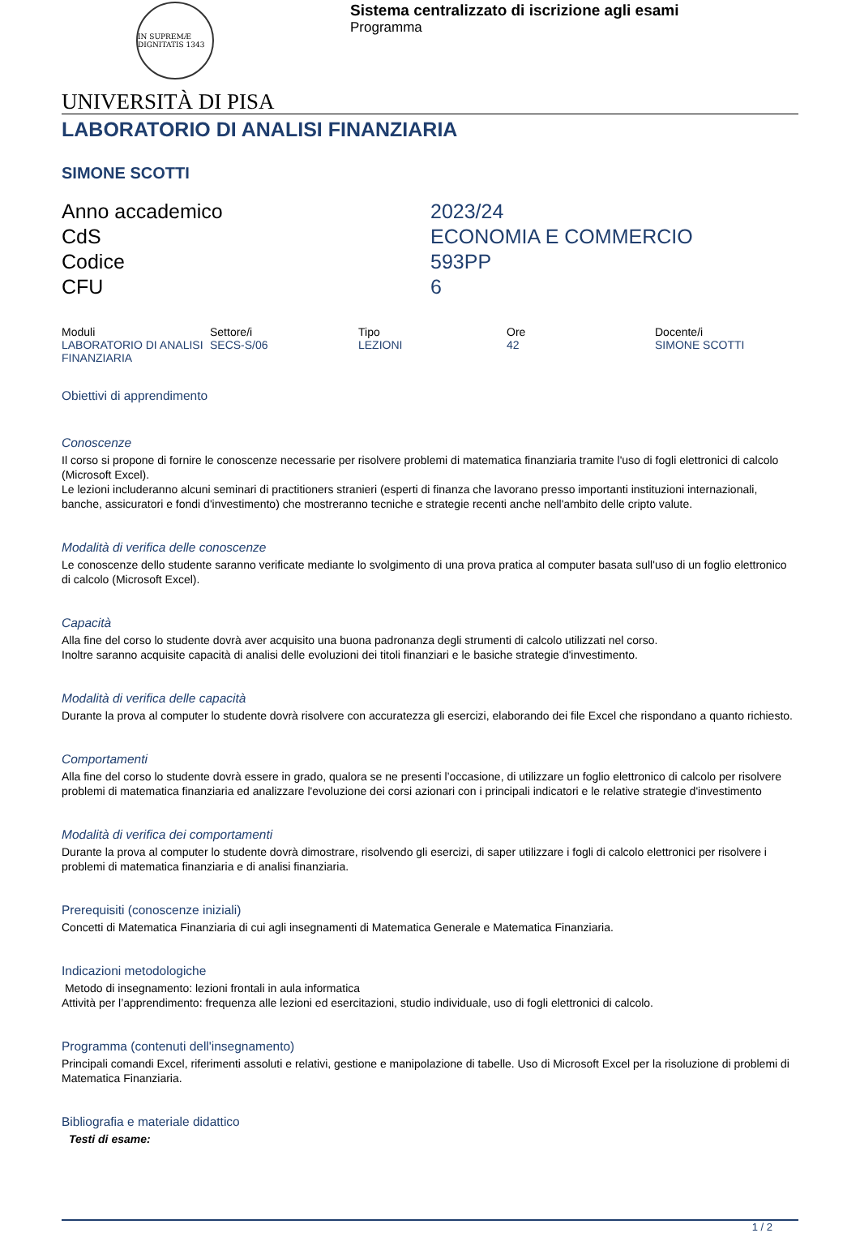IN SUPREMÆ DIGNITATIS 1343
Sistema centralizzato di iscrizione agli esami
Programma
UNIVERSITÀ DI PISA
LABORATORIO DI ANALISI FINANZIARIA
SIMONE SCOTTI
Anno accademico
2023/24
CdS
ECONOMIA E COMMERCIO
Codice
593PP
CFU
6
| Moduli | Settore/i | Tipo | Ore | Docente/i |
| --- | --- | --- | --- | --- |
| LABORATORIO DI ANALISI FINANZIARIA | SECS-S/06 | LEZIONI | 42 | SIMONE SCOTTI |
Obiettivi di apprendimento
Conoscenze
Il corso si propone di fornire le conoscenze necessarie per risolvere problemi di matematica finanziaria tramite l'uso di fogli elettronici di calcolo (Microsoft Excel).
Le lezioni includeranno alcuni seminari di practitioners stranieri (esperti di finanza che lavorano presso importanti instituzioni internazionali, banche, assicuratori e fondi d'investimento) che mostreranno tecniche e strategie recenti anche nell'ambito delle cripto valute.
Modalità di verifica delle conoscenze
Le conoscenze dello studente saranno verificate mediante lo svolgimento di una prova pratica al computer basata sull'uso di un foglio elettronico di calcolo (Microsoft Excel).
Capacità
Alla fine del corso lo studente dovrà aver acquisito una buona padronanza degli strumenti di calcolo utilizzati nel corso.
Inoltre saranno acquisite capacità di analisi delle evoluzioni dei titoli finanziari e le basiche strategie d'investimento.
Modalità di verifica delle capacità
Durante la prova al computer lo studente dovrà risolvere con accuratezza gli esercizi, elaborando dei file Excel che rispondano a quanto richiesto.
Comportamenti
Alla fine del corso lo studente dovrà essere in grado, qualora se ne presenti l’occasione, di utilizzare un foglio elettronico di calcolo per risolvere problemi di matematica finanziaria ed analizzare l'evoluzione dei corsi azionari con i principali indicatori e le relative strategie d'investimento
Modalità di verifica dei comportamenti
Durante la prova al computer lo studente dovrà dimostrare, risolvendo gli esercizi, di saper utilizzare i fogli di calcolo elettronici per risolvere i problemi di matematica finanziaria e di analisi finanziaria.
Prerequisiti (conoscenze iniziali)
Concetti di Matematica Finanziaria di cui agli insegnamenti di Matematica Generale e Matematica Finanziaria.
Indicazioni metodologiche
Metodo di insegnamento: lezioni frontali in aula informatica
Attività per l’apprendimento: frequenza alle lezioni ed esercitazioni, studio individuale, uso di fogli elettronici di calcolo.
Programma (contenuti dell'insegnamento)
Principali comandi Excel, riferimenti assoluti e relativi, gestione e manipolazione di tabelle. Uso di Microsoft Excel per la risoluzione di problemi di Matematica Finanziaria.
Bibliografia e materiale didattico
Testi di esame:
1 / 2